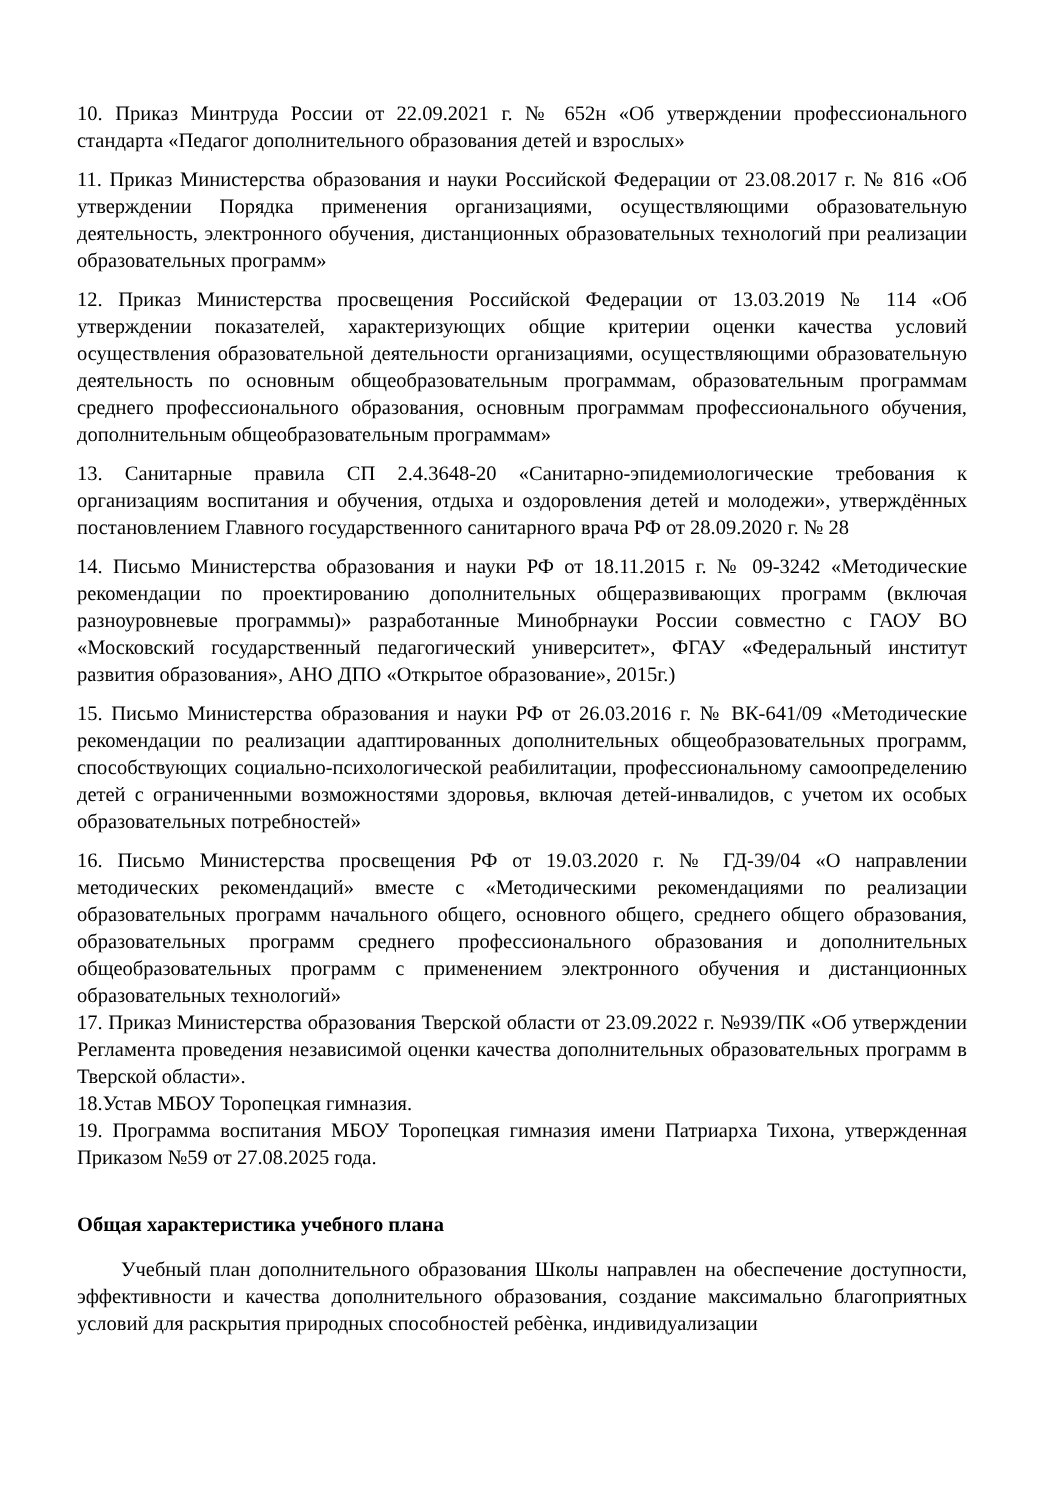10. Приказ Минтруда России от 22.09.2021 г. № 652н «Об утверждении профессионального стандарта «Педагог дополнительного образования детей и взрослых»
11. Приказ Министерства образования и науки Российской Федерации от 23.08.2017 г. № 816 «Об утверждении Порядка применения организациями, осуществляющими образовательную деятельность, электронного обучения, дистанционных образовательных технологий при реализации образовательных программ»
12. Приказ Министерства просвещения Российской Федерации от 13.03.2019 № 114 «Об утверждении показателей, характеризующих общие критерии оценки качества условий осуществления образовательной деятельности организациями, осуществляющими образовательную деятельность по основным общеобразовательным программам, образовательным программам среднего профессионального образования, основным программам профессионального обучения, дополнительным общеобразовательным программам»
13. Санитарные правила СП 2.4.3648-20 «Санитарно-эпидемиологические требования к организациям воспитания и обучения, отдыха и оздоровления детей и молодежи», утверждённых постановлением Главного государственного санитарного врача РФ от 28.09.2020 г. № 28
14. Письмо Министерства образования и науки РФ от 18.11.2015 г. № 09-3242 «Методические рекомендации по проектированию дополнительных общеразвивающих программ (включая разноуровневые программы)» разработанные Минобрнауки России совместно с ГАОУ ВО «Московский государственный педагогический университет», ФГАУ «Федеральный институт развития образования», АНО ДПО «Открытое образование», 2015г.)
15. Письмо Министерства образования и науки РФ от 26.03.2016 г. № ВК-641/09 «Методические рекомендации по реализации адаптированных дополнительных общеобразовательных программ, способствующих социально-психологической реабилитации, профессиональному самоопределению детей с ограниченными возможностями здоровья, включая детей-инвалидов, с учетом их особых образовательных потребностей»
16. Письмо Министерства просвещения РФ от 19.03.2020 г. № ГД-39/04 «О направлении методических рекомендаций» вместе с «Методическими рекомендациями по реализации образовательных программ начального общего, основного общего, среднего общего образования, образовательных программ среднего профессионального образования и дополнительных общеобразовательных программ с применением электронного обучения и дистанционных образовательных технологий»
17. Приказ Министерства образования Тверской области от 23.09.2022 г. №939/ПК «Об утверждении Регламента проведения независимой оценки качества дополнительных образовательных программ в Тверской области».
18.Устав МБОУ Торопецкая гимназия.
19. Программа воспитания МБОУ Торопецкая гимназия имени Патриарха Тихона, утвержденная Приказом №59 от 27.08.2025 года.
Общая характеристика учебного плана
Учебный план дополнительного образования Школы направлен на обеспечение доступности, эффективности и качества дополнительного образования, создание максимально благоприятных условий для раскрытия природных способностей ребѐнка, индивидуализации